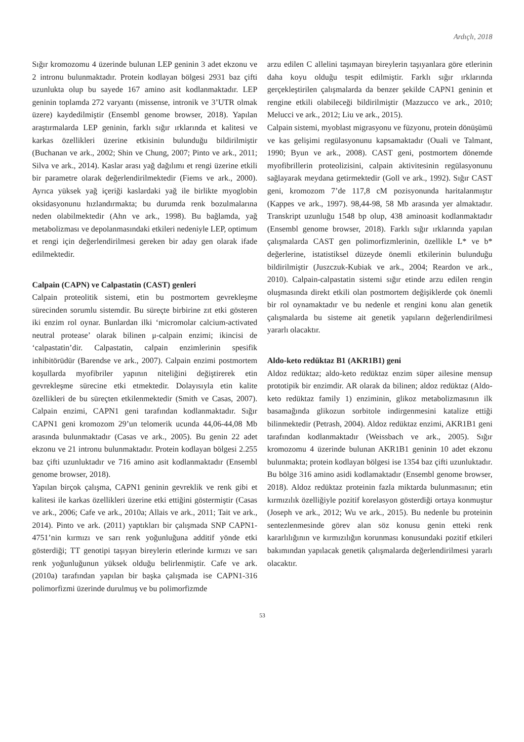Ardıçlı, 2018
Sığır kromozomu 4 üzerinde bulunan LEP geninin 3 adet ekzonu ve 2 intronu bulunmaktadır. Protein kodlayan bölgesi 2931 baz çifti uzunlukta olup bu sayede 167 amino asit kodlanmaktadır. LEP geninin toplamda 272 varyantı (missense, intronik ve 3’UTR olmak üzere) kaydedilmiştir (Ensembl genome browser, 2018). Yapılan araştırmalarda LEP geninin, farklı sığır ırklarında et kalitesi ve karkas özellikleri üzerine etkisinin bulunduğu bildirilmiştir (Buchanan ve ark., 2002; Shin ve Chung, 2007; Pinto ve ark., 2011; Silva ve ark., 2014). Kaslar arası yağ dağılımı et rengi üzerine etkili bir parametre olarak değerlendirilmektedir (Fiems ve ark., 2000). Ayrıca yüksek yağ içeriği kaslardaki yağ ile birlikte myoglobin oksidasyonunu hızlandırmakta; bu durumda renk bozulmalarına neden olabilmektedir (Ahn ve ark., 1998). Bu bağlamda, yağ metabolizması ve depolanmasındaki etkileri nedeniyle LEP, optimum et rengi için değerlendirilmesi gereken bir aday gen olarak ifade edilmektedir.
Calpain (CAPN) ve Calpastatin (CAST) genleri
Calpain proteolitik sistemi, etin bu postmortem gevrekleşme sürecinden sorumlu sistemdir. Bu süreçte birbirine zıt etki gösteren iki enzim rol oynar. Bunlardan ilki ‘micromolar calcium-activated neutral protease’ olarak bilinen μ-calpain enzimi; ikincisi de ‘calpastatin’dir. Calpastatin, calpain enzimlerinin spesifik inhibitörüdür (Barendse ve ark., 2007). Calpain enzimi postmortem koşullarda myofibriler yapının niteliğini değiştirerek etin gevrekleşme sürecine etki etmektedir. Dolayısıyla etin kalite özellikleri de bu süreçten etkilenmektedir (Smith ve Casas, 2007). Calpain enzimi, CAPN1 geni tarafından kodlanmaktadır. Sığır CAPN1 geni kromozom 29’un telomerik ucunda 44,06-44,08 Mb arasında bulunmaktadır (Casas ve ark., 2005). Bu genin 22 adet ekzonu ve 21 intronu bulunmaktadır. Protein kodlayan bölgesi 2.255 baz çifti uzunluktadır ve 716 amino asit kodlanmaktadır (Ensembl genome browser, 2018).
Yapılan birçok çalışma, CAPN1 geninin gevreklik ve renk gibi et kalitesi ile karkas özellikleri üzerine etki ettiğini göstermiştir (Casas ve ark., 2006; Cafe ve ark., 2010a; Allais ve ark., 2011; Tait ve ark., 2014). Pinto ve ark. (2011) yaptıkları bir çalışmada SNP CAPN1-4751’nin kırmızı ve sarı renk yoğunluğuna additif yönde etki gösterdiği; TT genotipi taşıyan bireylerin etlerinde kırmızı ve sarı renk yoğunluğunun yüksek olduğu belirlenmiştir. Cafe ve ark. (2010a) tarafından yapılan bir başka çalışmada ise CAPN1-316 polimorfizmi üzerinde durulmuş ve bu polimorfizmde
arzu edilen C allelini taşımayan bireylerin taşıyanlara göre etlerinin daha koyu olduğu tespit edilmiştir. Farklı sığır ırklarında gerçekleştirilen çalışmalarda da benzer şekilde CAPN1 geninin et rengine etkili olabileceği bildirilmiştir (Mazzucco ve ark., 2010; Melucci ve ark., 2012; Liu ve ark., 2015).
Calpain sistemi, myoblast migrasyonu ve füzyonu, protein dönüşümü ve kas gelişimi regülasyonunu kapsamaktadır (Ouali ve Talmant, 1990; Byun ve ark., 2008). CAST geni, postmortem dönemde myofibrillerin proteolizisini, calpain aktivitesinin regülasyonunu sağlayarak meydana getirmektedir (Goll ve ark., 1992). Sığır CAST geni, kromozom 7’de 117,8 cM pozisyonunda haritalanmıştır (Kappes ve ark., 1997). 98,44-98, 58 Mb arasında yer almaktadır. Transkript uzunluğu 1548 bp olup, 438 aminoasit kodlanmaktadır (Ensembl genome browser, 2018). Farklı sığır ırklarında yapılan çalışmalarda CAST gen polimorfizmlerinin, özellikle L* ve b* değerlerine, istatistiksel düzeyde önemli etkilerinin bulunduğu bildirilmiştir (Juszczuk-Kubiak ve ark., 2004; Reardon ve ark., 2010). Calpain-calpastatin sistemi sığır etinde arzu edilen rengin oluşmasında direkt etkili olan postmortem değişiklerde çok önemli bir rol oynamaktadır ve bu nedenle et rengini konu alan genetik çalışmalarda bu sisteme ait genetik yapıların değerlendirilmesi yararlı olacaktır.
Aldo-keto redüktaz B1 (AKR1B1) geni
Aldoz redüktaz; aldo-keto redüktaz enzim süper ailesine mensup prototipik bir enzimdir. AR olarak da bilinen; aldoz redüktaz (Aldo-keto redüktaz family 1) enziminin, glikoz metabolizmasının ilk basamağında glikozun sorbitole indirgenmesini katalize ettiği bilinmektedir (Petrash, 2004). Aldoz redüktaz enzimi, AKR1B1 geni tarafından kodlanmaktadır (Weissbach ve ark., 2005). Sığır kromozomu 4 üzerinde bulunan AKR1B1 geninin 10 adet ekzonu bulunmakta; protein kodlayan bölgesi ise 1354 baz çifti uzunluktadır. Bu bölge 316 amino asidi kodlamaktadır (Ensembl genome browser, 2018). Aldoz redüktaz proteinin fazla miktarda bulunmasının; etin kırmızılık özelliğiyle pozitif korelasyon gösterdiği ortaya konmuştur (Joseph ve ark., 2012; Wu ve ark., 2015). Bu nedenle bu proteinin sentezlenmesinde görev alan söz konusu genin etteki renk kararlılığının ve kırmızılığın korunması konusundaki pozitif etkileri bakımından yapılacak genetik çalışmalarda değerlendirilmesi yararlı olacaktır.
53